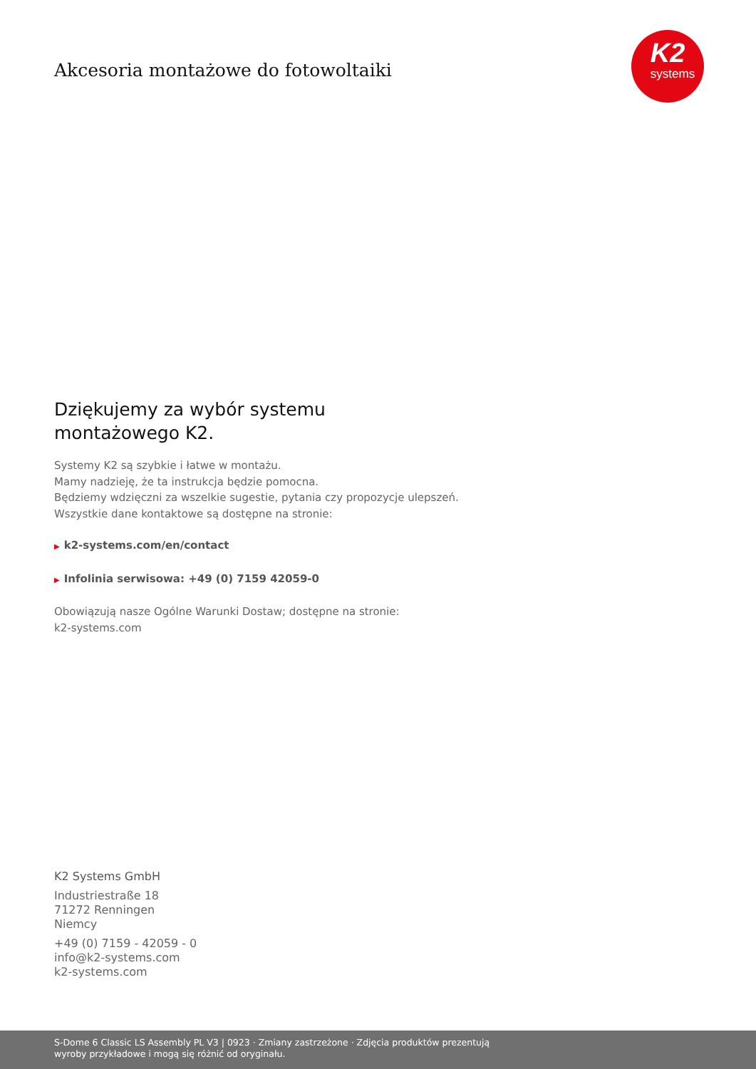Akcesoria montażowe do fotowoltaiki
K2
systems
Dziękujemy za wybór systemu
montażowego K2.
Systemy K2 są szybkie i łatwe w montażu.
Mamy nadzieję, że ta instrukcja będzie pomocna.
Będziemy wdzięczni za wszelkie sugestie, pytania czy propozycje ulepszeń.
Wszystkie dane kontaktowe są dostępne na stronie:
▶ k2-systems.com/en/contact
▶ Infolinia serwisowa: +49 (0) 7159 42059-0
Obowiązują nasze Ogólne Warunki Dostaw; dostępne na stronie:
k2-systems.com
K2 Systems GmbH
Industriestraße 18
71272 Renningen
Niemcy
+49 (0) 7159 - 42059 - 0
info@k2-systems.com
k2-systems.com
S-Dome 6 Classic LS Assembly PL V3 | 0923 · Zmiany zastrzeżone · Zdjęcia produktów prezentują
wyroby przykładowe i mogą się różnić od oryginału.